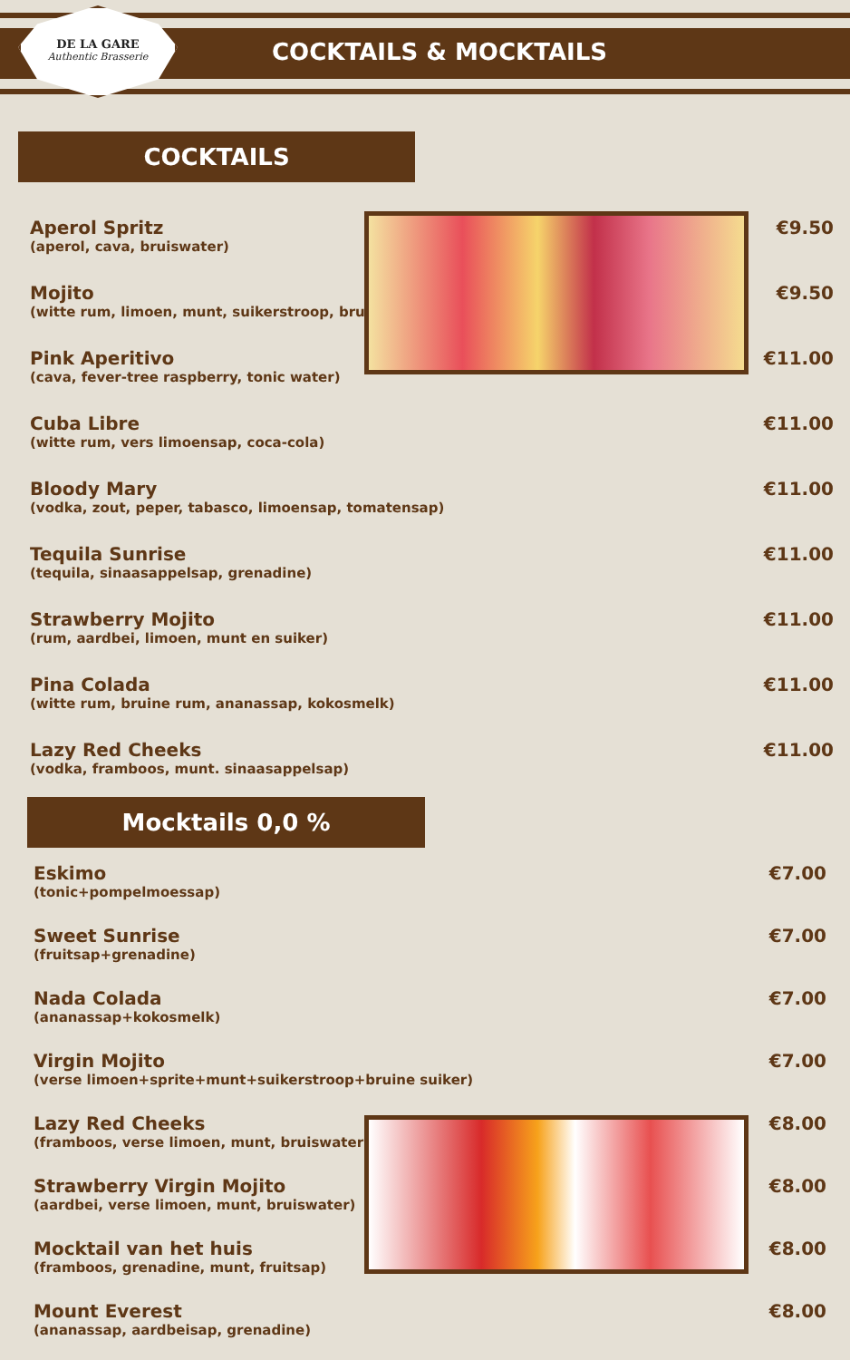DE LA GARE
Authentic Brasserie
COCKTAILS & MOCKTAILS
COCKTAILS
Aperol Spritz
(aperol, cava, bruiswater)
€9.50
Mojito
(witte rum, limoen, munt, suikerstroop, bruis
€9.50
Pink Aperitivo
(cava, fever-tree raspberry, tonic water)
€11.00
Cuba Libre
(witte rum, vers limoensap, coca-cola)
€11.00
Bloody Mary
(vodka, zout, peper, tabasco, limoensap, tomatensap)
€11.00
Tequila Sunrise
(tequila, sinaasappelsap, grenadine)
€11.00
Strawberry Mojito
(rum, aardbei, limoen, munt en suiker)
€11.00
Pina Colada
(witte rum, bruine rum, ananassap, kokosmelk)
€11.00
Lazy Red Cheeks
(vodka, framboos, munt. sinaasappelsap)
€11.00
Mocktails 0,0 %
Eskimo
(tonic+pompelmoessap)
€7.00
Sweet Sunrise
(fruitsap+grenadine)
€7.00
Nada Colada
(ananassap+kokosmelk)
€7.00
Virgin Mojito
(verse limoen+sprite+munt+suikerstroop+bruine suiker)
€7.00
Lazy Red Cheeks
(framboos, verse limoen, munt, bruiswater)
€8.00
Strawberry Virgin Mojito
(aardbei, verse limoen, munt, bruiswater)
€8.00
Mocktail van het huis
(framboos, grenadine, munt, fruitsap)
€8.00
Mount Everest
(ananassap, aardbeisap, grenadine)
€8.00